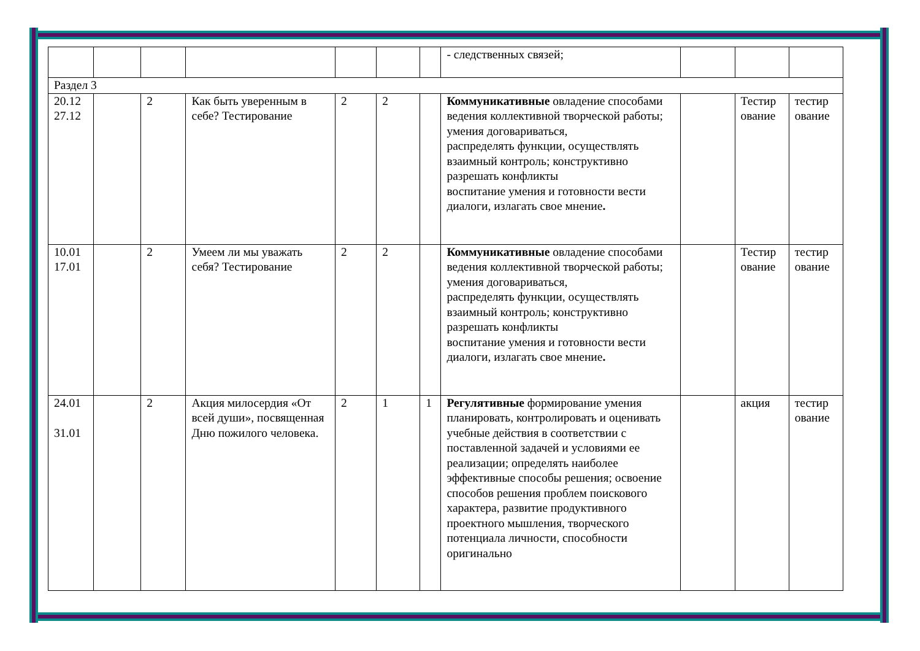| | | | | | | | - следственных связей; | | | |
| Раздел 3 | | | | | | | | | | |
| 20.12 27.12 | | 2 | Как быть уверенным в себе? Тестирование | 2 | 2 | | Коммуникативные овладение способами ведения коллективной творческой работы; умения договариваться, распределять функции, осуществлять взаимный контроль; конструктивно разрешать конфликты воспитание умения и готовности вести диалоги, излагать свое мнение . | | Тестир ование | тестир ование |
| 10.01 17.01 | | 2 | Умеем ли мы уважать себя? Тестирование | 2 | 2 | | Коммуникативные овладение способами ведения коллективной творческой работы; умения договариваться, распределять функции, осуществлять взаимный контроль; конструктивно разрешать конфликты воспитание умения и готовности вести диалоги, излагать свое мнение . | | Тестир ование | тестир ование |
| 24.01 31.01 | | 2 | Акция милосердия «От всей души», посвященная Дню пожилого человека. | 2 | 1 | 1 | Регулятивные формирование умения планировать, контролировать и оценивать учебные действия в соответствии с поставленной задачей и условиями ее реализации; определять наиболее эффективные способы решения; освоение способов решения проблем поискового характера, развитие продуктивного проектного мышления, творческого потенциала личности, способности оригинально | | акция | тестир ование |